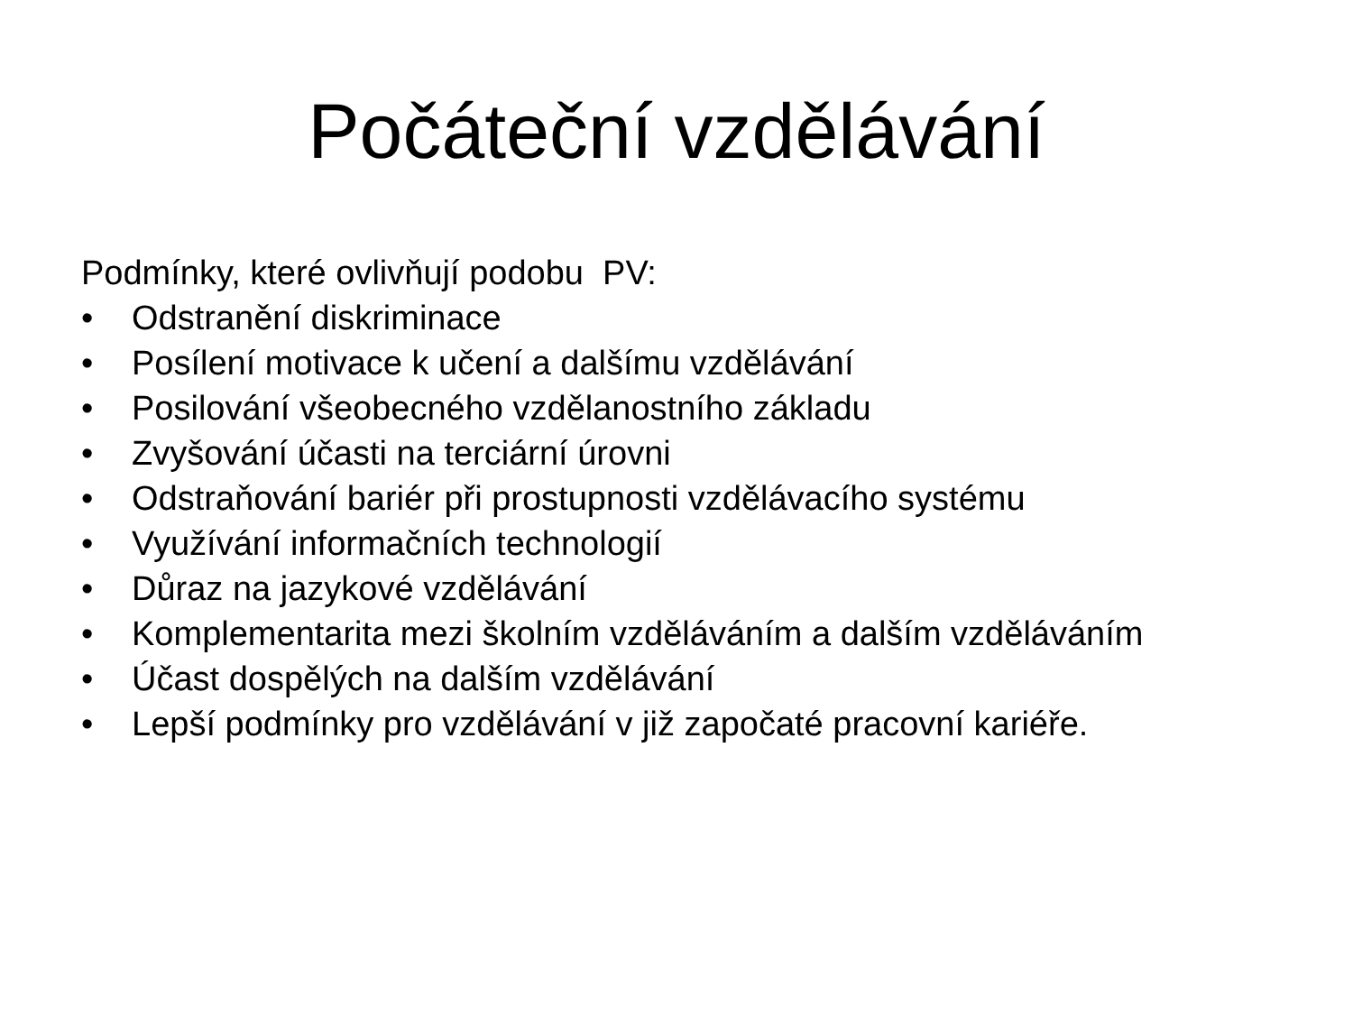Počáteční vzdělávání
Podmínky, které ovlivňují podobu PV:
• Odstranění diskriminace
• Posílení motivace k učení a dalšímu vzdělávání
• Posilování všeobecného vzdělanostního základu
• Zvyšování účasti na terciární úrovni
• Odstraňování bariér při prostupnosti vzdělávacího systému
• Využívání informačních technologií
• Důraz na jazykové vzdělávání
• Komplementarita mezi školním vzděláváním a dalším vzděláváním
• Účast dospělých na dalším vzdělávání
• Lepší podmínky pro vzdělávání v již započaté pracovní kariéře.